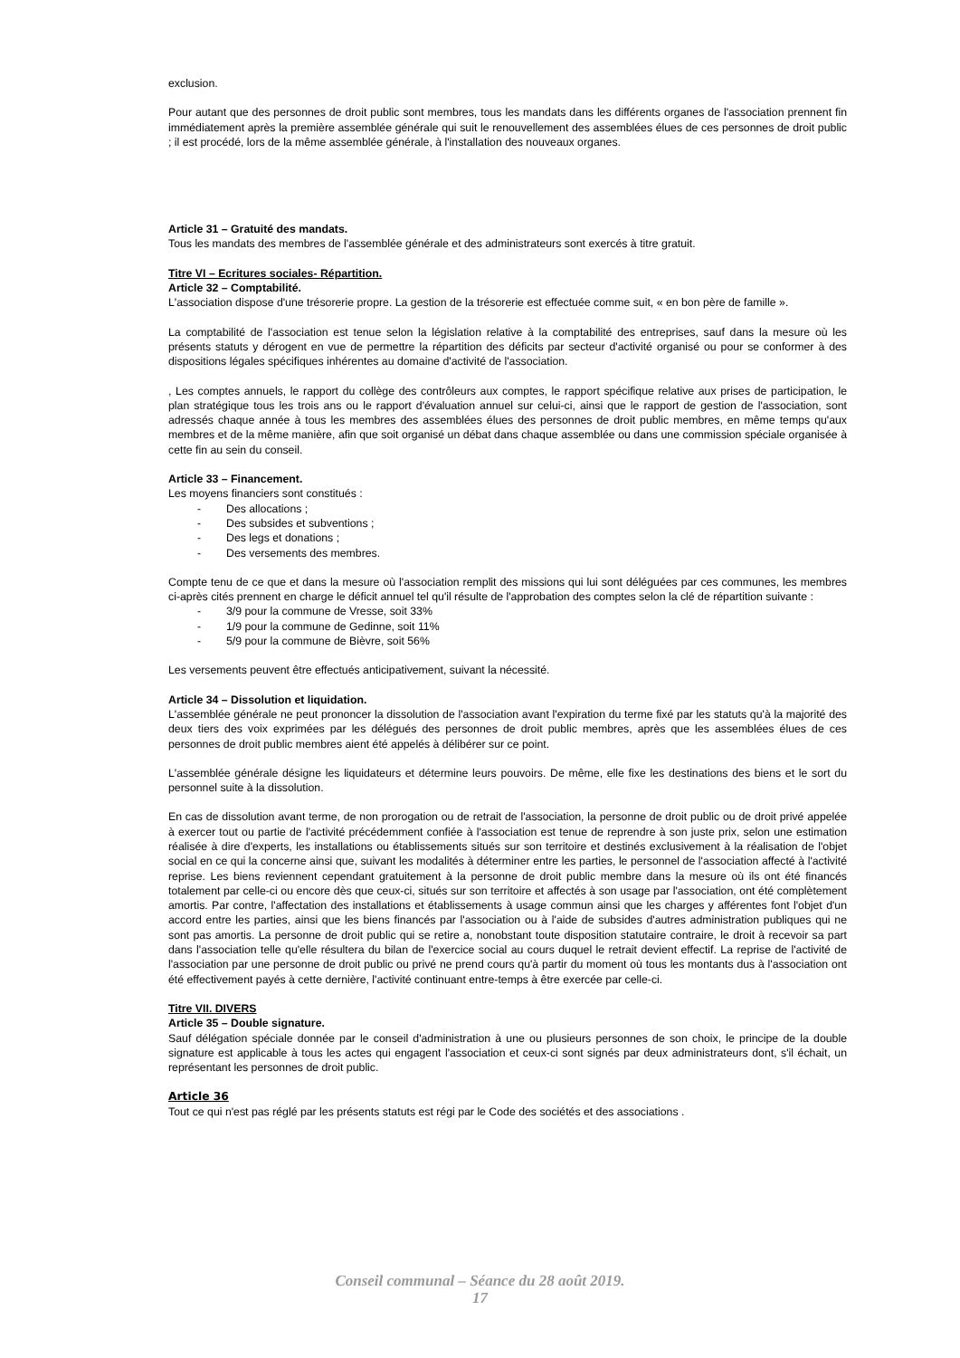exclusion.
Pour autant que des personnes de droit public sont membres, tous les mandats dans les différents organes de l'association prennent fin immédiatement après la première assemblée générale qui suit le renouvellement des assemblées élues de ces personnes de droit public ; il est procédé, lors de la même assemblée générale, à l'installation des nouveaux organes.
Article 31 – Gratuité des mandats.
Tous les mandats des membres de l'assemblée générale et des administrateurs sont exercés à titre gratuit.
Titre VI – Ecritures sociales- Répartition.
Article 32 – Comptabilité.
L'association dispose d'une trésorerie propre. La gestion de la trésorerie est effectuée comme suit, « en bon père de famille ».
La comptabilité de l'association est tenue selon la législation relative à la comptabilité des entreprises, sauf dans la mesure où les présents statuts y dérogent en vue de permettre la répartition des déficits par secteur d'activité organisé ou pour se conformer à des dispositions légales spécifiques inhérentes au domaine d'activité de l'association.
, Les comptes annuels, le rapport du collège des contrôleurs aux comptes, le rapport spécifique relative aux prises de participation, le plan stratégique tous les trois ans ou le rapport d'évaluation annuel sur celui-ci, ainsi que le rapport de gestion de l'association, sont adressés chaque année à tous les membres des assemblées élues des personnes de droit public membres, en même temps qu'aux membres et de la même manière, afin que soit organisé un débat dans chaque assemblée ou dans une commission spéciale organisée à cette fin au sein du conseil.
Article 33 – Financement.
Les moyens financiers sont constitués :
- Des allocations ;
- Des subsides et subventions ;
- Des legs et donations ;
- Des versements des membres.
Compte tenu de ce que et dans la mesure où l'association remplit des missions qui lui sont déléguées par ces communes, les membres ci-après cités prennent en charge le déficit annuel tel qu'il résulte de l'approbation des comptes selon la clé de répartition suivante :
- 3/9 pour la commune de Vresse, soit 33%
- 1/9 pour la commune de Gedinne, soit 11%
- 5/9 pour la commune de Bièvre, soit 56%
Les versements peuvent être effectués anticipativement, suivant la nécessité.
Article 34 – Dissolution et liquidation.
L'assemblée générale ne peut prononcer la dissolution de l'association avant l'expiration du terme fixé par les statuts qu'à la majorité des deux tiers des voix exprimées par les délégués des personnes de droit public membres, après que les assemblées élues de ces personnes de droit public membres aient été appelés à délibérer sur ce point.
L'assemblée générale désigne les liquidateurs et détermine leurs pouvoirs. De même, elle fixe les destinations des biens et le sort du personnel suite à la dissolution.
En cas de dissolution avant terme, de non prorogation ou de retrait de l'association, la personne de droit public ou de droit privé appelée à exercer tout ou partie de l'activité précédemment confiée à l'association est tenue de reprendre à son juste prix, selon une estimation réalisée à dire d'experts, les installations ou établissements situés sur son territoire et destinés exclusivement à la réalisation de l'objet social en ce qui la concerne ainsi que, suivant les modalités à déterminer entre les parties, le personnel de l'association affecté à l'activité reprise. Les biens reviennent cependant gratuitement à la personne de droit public membre dans la mesure où ils ont été financés totalement par celle-ci ou encore dès que ceux-ci, situés sur son territoire et affectés à son usage par l'association, ont été complètement amortis. Par contre, l'affectation des installations et établissements à usage commun ainsi que les charges y afférentes font l'objet d'un accord entre les parties, ainsi que les biens financés par l'association ou à l'aide de subsides d'autres administration publiques qui ne sont pas amortis. La personne de droit public qui se retire a, nonobstant toute disposition statutaire contraire, le droit à recevoir sa part dans l'association telle qu'elle résultera du bilan de l'exercice social au cours duquel le retrait devient effectif. La reprise de l'activité de l'association par une personne de droit public ou privé ne prend cours qu'à partir du moment où tous les montants dus à l'association ont été effectivement payés à cette dernière, l'activité continuant entre-temps à être exercée par celle-ci.
Titre VII. DIVERS
Article 35 – Double signature.
Sauf délégation spéciale donnée par le conseil d'administration à une ou plusieurs personnes de son choix, le principe de la double signature est applicable à tous les actes qui engagent l'association et ceux-ci sont signés par deux administrateurs dont, s'il échait, un représentant les personnes de droit public.
Article 36
Tout ce qui n'est pas réglé par les présents statuts est régi par le Code des sociétés et des associations .
Conseil communal – Séance du 28 août 2019.
17